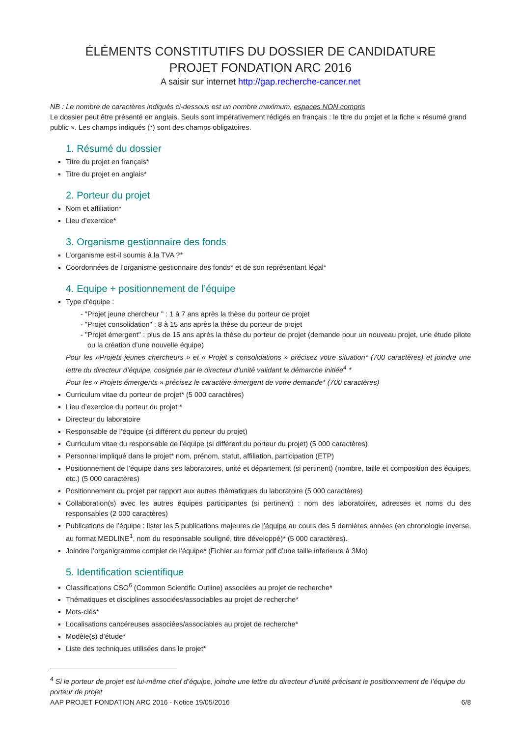ÉLÉMENTS CONSTITUTIFS DU DOSSIER DE CANDIDATURE
PROJET FONDATION ARC 2016
A saisir sur internet http://gap.recherche-cancer.net
NB : Le nombre de caractères indiqués ci-dessous est un nombre maximum, espaces NON compris
Le dossier peut être présenté en anglais. Seuls sont impérativement rédigés en français : le titre du projet et la fiche « résumé grand public ». Les champs indiqués (*) sont des champs obligatoires.
1. Résumé du dossier
Titre du projet en français*
Titre du projet en anglais*
2. Porteur du projet
Nom et affiliation*
Lieu d’exercice*
3. Organisme gestionnaire des fonds
L’organisme est-il soumis à la TVA ?*
Coordonnées de l’organisme gestionnaire des fonds* et de son représentant légal*
4. Equipe + positionnement de l’équipe
Type d’équipe :
- "Projet jeune chercheur " : 1 à 7 ans après la thèse du porteur de projet
- "Projet consolidation" : 8 à 15 ans après la thèse du porteur de projet
- "Projet émergent" : plus de 15 ans après la thèse du porteur de projet (demande pour un nouveau projet, une étude pilote ou la création d’une nouvelle équipe)
Pour les «Projets jeunes chercheurs » et « Projet s consolidations » précisez votre situation* (700 caractères) et joindre une lettre du directeur d’équipe, cosignée par le directeur d’unité validant la démarche initiée<sup>4</sup> *
Pour les « Projets émergents » précisez le caractère émergent de votre demande* (700 caractères)
Curriculum vitae du porteur de projet* (5 000 caractères)
Lieu d’exercice du porteur du projet *
Directeur du laboratoire
Responsable de l’équipe (si différent du porteur du projet)
Curriculum vitae du responsable de l’équipe (si différent du porteur du projet) (5 000 caractères)
Personnel impliqué dans le projet* nom, prénom, statut, affiliation, participation (ETP)
Positionnement de l’équipe dans ses laboratoires, unité et département (si pertinent) (nombre, taille et composition des équipes, etc.) (5 000 caractères)
Positionnement du projet par rapport aux autres thématiques du laboratoire (5 000 caractères)
Collaboration(s) avec les autres équipes participantes (si pertinent) : nom des laboratoires, adresses et noms du des responsables (2 000 caractères)
Publications de l’équipe : lister les 5 publications majeures de l’équipe au cours des 5 dernières années (en chronologie inverse, au format MEDLINE<sup>1</sup>, nom du responsable souligné, titre développé)* (5 000 caractères).
Joindre l’organigramme complet de l’équipe* (Fichier au format pdf d’une taille inferieure à 3Mo)
5. Identification scientifique
Classifications CSO<sup>6</sup> (Common Scientific Outline) associées au projet de recherche*
Thématiques et disciplines associées/associables au projet de recherche*
Mots-clés*
Localisations cancéreuses associées/associables au projet de recherche*
Modèle(s) d’étude*
Liste des techniques utilisées dans le projet*
<sup>4</sup> Si le porteur de projet est lui-même chef d’équipe, joindre une lettre du directeur d’unité précisant le positionnement de l’équipe du porteur de projet
AAP PROJET FONDATION ARC 2016 - Notice 19/05/2016 6/8